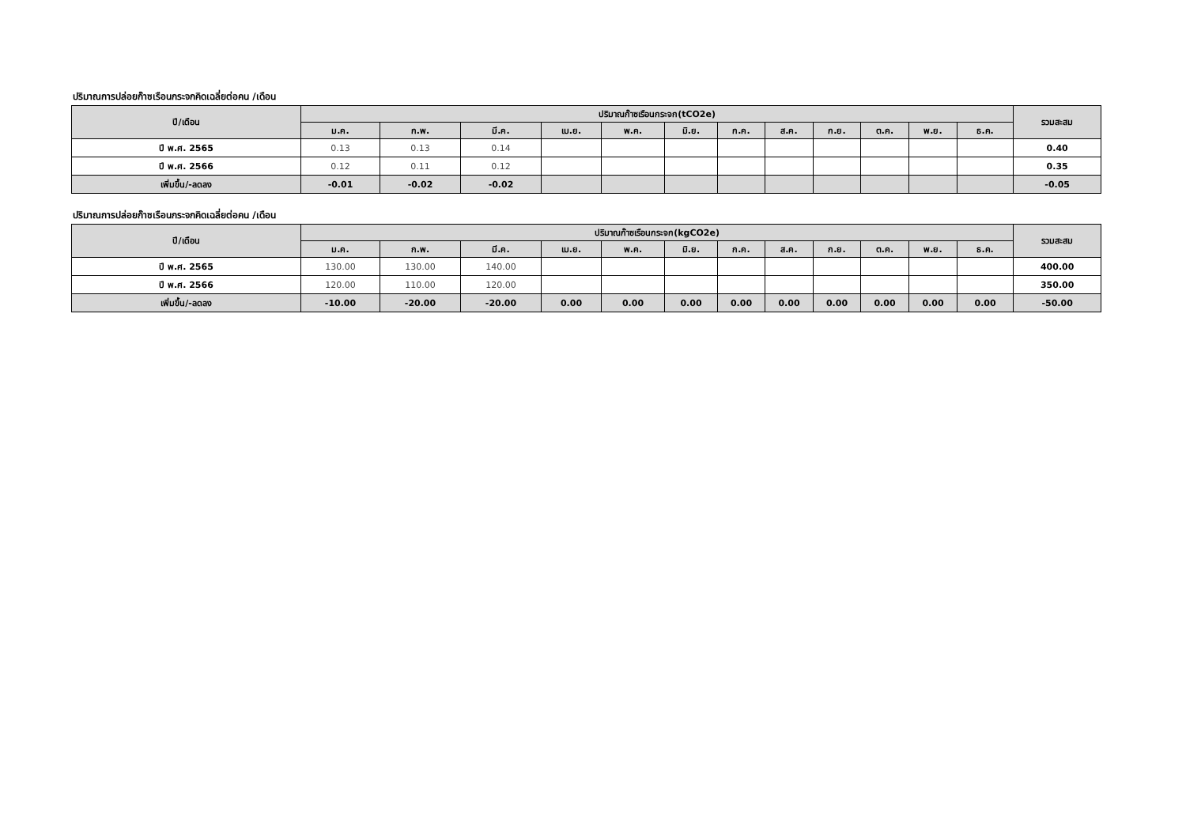ปริมาณการปล่อยก๊าซเรือนกระจกคิดเฉลี่ยต่อคน /เดือน
| ปี/เดือน | ปริมาณก๊าซเรือนกระจก(tCO2e) | | | | | | | | | | | | รวมสะสม |
| --- | --- | --- | --- | --- | --- | --- | --- | --- | --- | --- | --- | --- | --- |
| | ม.ค. | ก.พ. | มี.ค. | เม.ย. | พ.ค. | มิ.ย. | ก.ค. | ส.ค. | ก.ย. | ต.ค. | พ.ย. | ธ.ค. | |
| ปี พ.ศ. 2565 | 0.13 | 0.13 | 0.14 | | | | | | | | | | 0.40 |
| ปี พ.ศ. 2566 | 0.12 | 0.11 | 0.12 | | | | | | | | | | 0.35 |
| เพิ่มขึ้น/-ลดลง | -0.01 | -0.02 | -0.02 | | | | | | | | | | -0.05 |
ปริมาณการปล่อยก๊าซเรือนกระจกคิดเฉลี่ยต่อคน /เดือน
| ปี/เดือน | ปริมาณก๊าซเรือนกระจก(kgCO2e) | | | | | | | | | | | | รวมสะสม |
| --- | --- | --- | --- | --- | --- | --- | --- | --- | --- | --- | --- | --- | --- |
| | ม.ค. | ก.พ. | มี.ค. | เม.ย. | พ.ค. | มิ.ย. | ก.ค. | ส.ค. | ก.ย. | ต.ค. | พ.ย. | ธ.ค. | |
| ปี พ.ศ. 2565 | 130.00 | 130.00 | 140.00 | | | | | | | | | | 400.00 |
| ปี พ.ศ. 2566 | 120.00 | 110.00 | 120.00 | | | | | | | | | | 350.00 |
| เพิ่มขึ้น/-ลดลง | -10.00 | -20.00 | -20.00 | 0.00 | 0.00 | 0.00 | 0.00 | 0.00 | 0.00 | 0.00 | 0.00 | 0.00 | -50.00 |